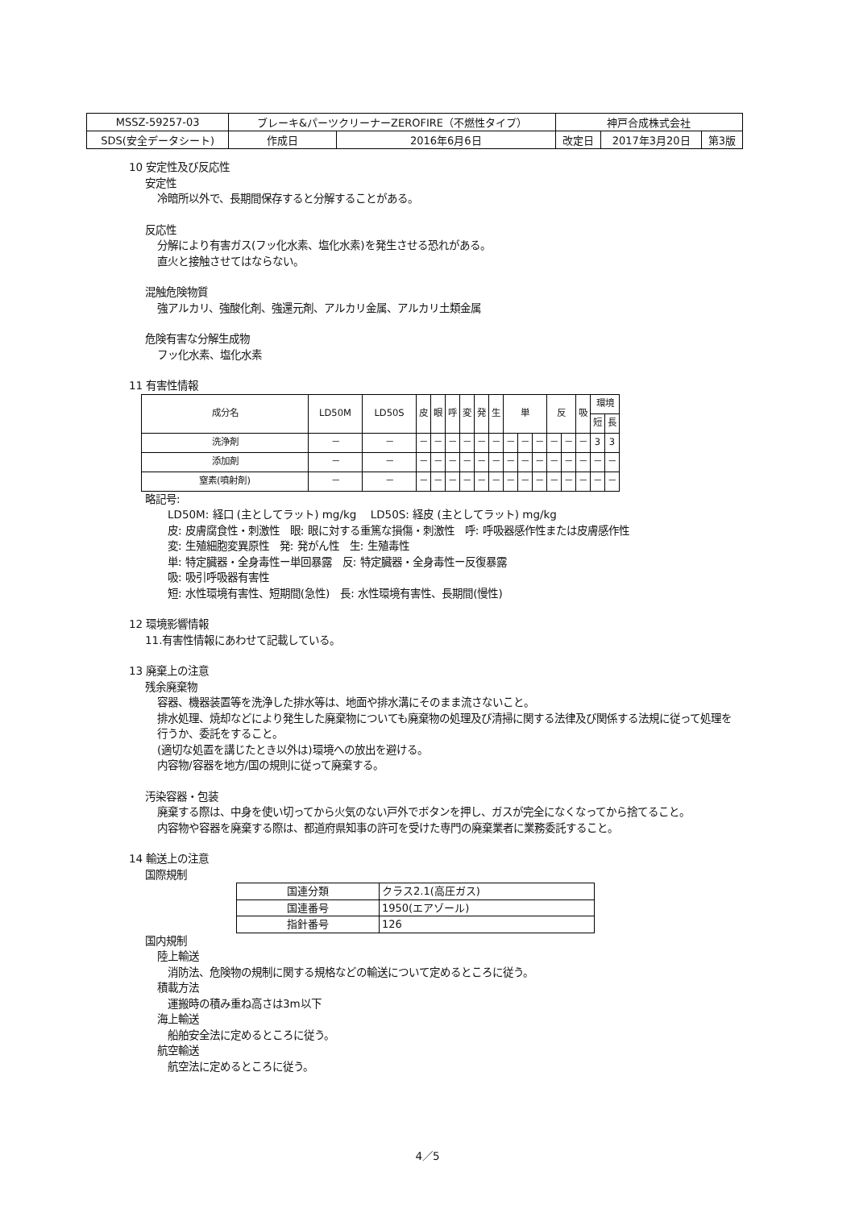| MSSZ-59257-03 | ブレーキ&パーツクリーナーZEROFIRE（不燃性タイプ） | | 神戸合成株式会社 | | |
| SDS(安全データシート) | 作成日 | 2016年6月6日 | 改定日 | 2017年3月20日 | 第3版 |
10 安定性及び反応性
安定性
冷暗所以外で、長期間保存すると分解することがある。
反応性
分解により有害ガス(フッ化水素、塩化水素)を発生させる恐れがある。
直火と接触させてはならない。
混触危険物質
強アルカリ、強酸化剤、強還元剤、アルカリ金属、アルカリ土類金属
危険有害な分解生成物
フッ化水素、塩化水素
11 有害性情報
| 成分名 | LD50M | LD50S | 皮 | 眼 | 呼 | 変 | 発 | 生 | 単 | | | 反 | | 吸 | 環境 | |
| --- | --- | --- | --- | --- | --- | --- | --- | --- | --- | --- | --- | --- | --- | --- | --- | --- |
| | | | | | | | | | | | | | | | 短 | 長 |
| 洗浄剤 | － | － | － | － | － | － | － | － | － | － | － | － | － | － | 3 | 3 |
| 添加剤 | － | － | － | － | － | － | － | － | － | － | － | － | － | － | － | － |
| 窒素(噴射剤) | － | － | － | － | － | － | － | － | － | － | － | － | － | － | － | － |
略記号:
LD50M: 経口 (主としてラット) mg/kg　 LD50S: 経皮 (主としてラット) mg/kg
皮: 皮膚腐食性・刺激性　眼: 眼に対する重篤な損傷・刺激性　呼: 呼吸器感作性または皮膚感作性
変: 生殖細胞変異原性　発: 発がん性　生: 生殖毒性
単: 特定臓器・全身毒性ー単回暴露　反: 特定臓器・全身毒性ー反復暴露
吸: 吸引呼吸器有害性
短: 水性環境有害性、短期間(急性)　長: 水性環境有害性、長期間(慢性)
12 環境影響情報
11.有害性情報にあわせて記載している。
13 廃棄上の注意
残余廃棄物
容器、機器装置等を洗浄した排水等は、地面や排水溝にそのまま流さないこと。
排水処理、焼却などにより発生した廃棄物についても廃棄物の処理及び清掃に関する法律及び関係する法規に従って処理を行うか、委託をすること。
(適切な処置を講じたとき以外は)環境への放出を避ける。
内容物/容器を地方/国の規則に従って廃棄する。
汚染容器・包装
廃棄する際は、中身を使い切ってから火気のない戸外でボタンを押し、ガスが完全になくなってから捨てること。
内容物や容器を廃棄する際は、都道府県知事の許可を受けた専門の廃棄業者に業務委託すること。
14 輸送上の注意
国際規制
| 国連分類 | クラス2.1(高圧ガス) |
| 国連番号 | 1950(エアゾール) |
| 指針番号 | 126 |
国内規制
陸上輸送
消防法、危険物の規制に関する規格などの輸送について定めるところに従う。
積載方法
運搬時の積み重ね高さは3m以下
海上輸送
船舶安全法に定めるところに従う。
航空輸送
航空法に定めるところに従う。
4／5